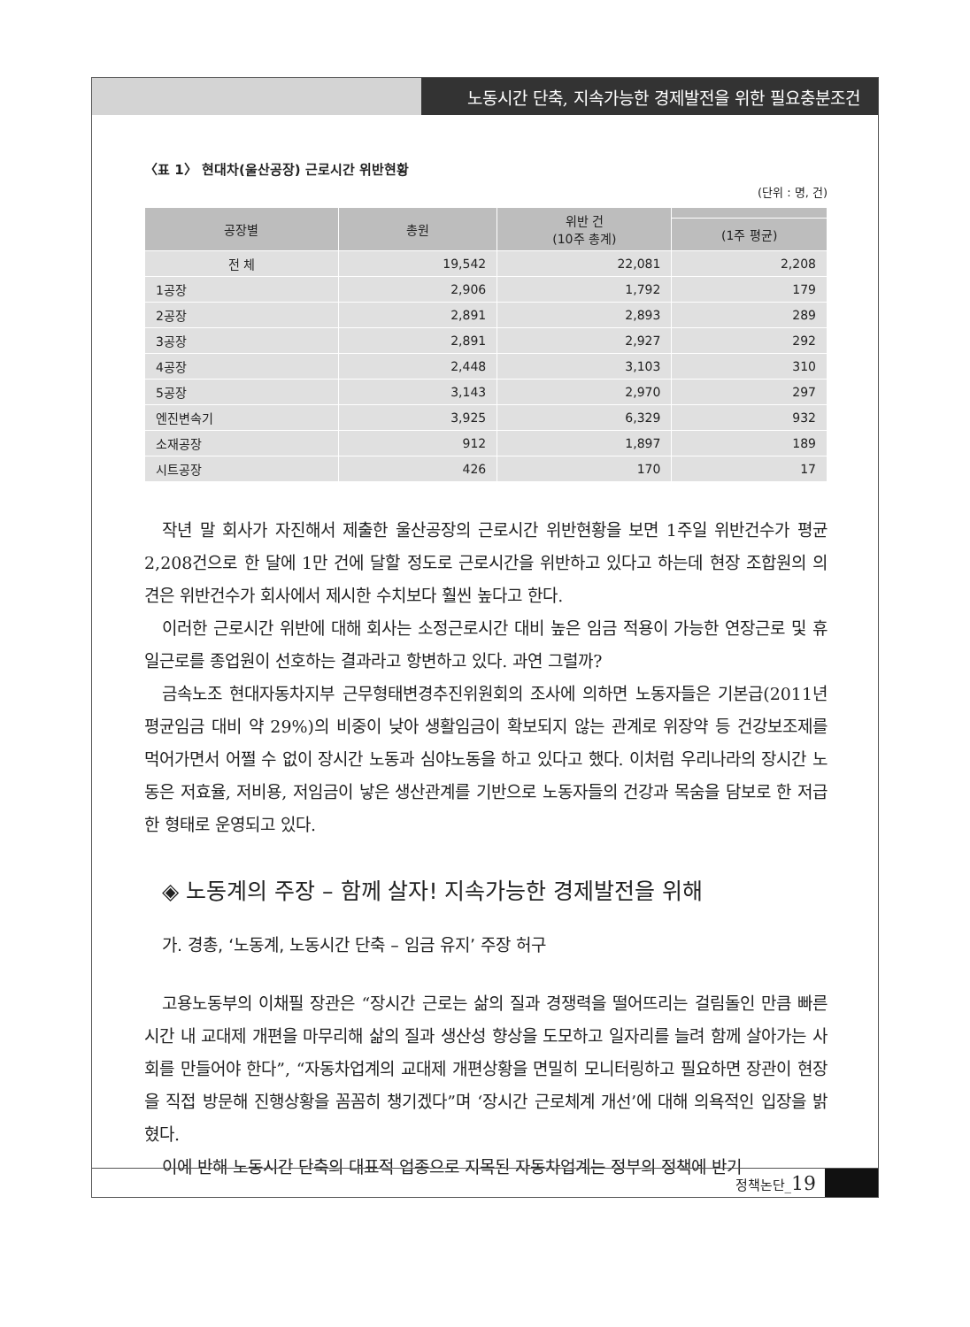노동시간 단축, 지속가능한 경제발전을 위한 필요충분조건
〈표 1〉 현대차(울산공장) 근로시간 위반현황
(단위 : 명, 건)
| 공장별 | 총원 | 위반 건 (10주 총계) | |
| --- | --- | --- | --- |
| | | | (1주 평균) |
| 전 체 | 19,542 | 22,081 | 2,208 |
| 1공장 | 2,906 | 1,792 | 179 |
| 2공장 | 2,891 | 2,893 | 289 |
| 3공장 | 2,891 | 2,927 | 292 |
| 4공장 | 2,448 | 3,103 | 310 |
| 5공장 | 3,143 | 2,970 | 297 |
| 엔진변속기 | 3,925 | 6,329 | 932 |
| 소재공장 | 912 | 1,897 | 189 |
| 시트공장 | 426 | 170 | 17 |
작년 말 회사가 자진해서 제출한 울산공장의 근로시간 위반현황을 보면 1주일 위반건수가 평균 2,208건으로 한 달에 1만 건에 달할 정도로 근로시간을 위반하고 있다고 하는데 현장 조합원의 의견은 위반건수가 회사에서 제시한 수치보다 훨씬 높다고 한다.
이러한 근로시간 위반에 대해 회사는 소정근로시간 대비 높은 임금 적용이 가능한 연장근로 및 휴일근로를 종업원이 선호하는 결과라고 항변하고 있다. 과연 그럴까?
금속노조 현대자동차지부 근무형태변경추진위원회의 조사에 의하면 노동자들은 기본급(2011년 평균임금 대비 약 29%)의 비중이 낮아 생활임금이 확보되지 않는 관계로 위장약 등 건강보조제를 먹어가면서 어쩔 수 없이 장시간 노동과 심야노동을 하고 있다고 했다. 이처럼 우리나라의 장시간 노동은 저효율, 저비용, 저임금이 낳은 생산관계를 기반으로 노동자들의 건강과 목숨을 담보로 한 저급한 형태로 운영되고 있다.
◈ 노동계의 주장 – 함께 살자! 지속가능한 경제발전을 위해
가. 경총, ‘노동계, 노동시간 단축 – 임금 유지’ 주장 허구
고용노동부의 이채필 장관은 “장시간 근로는 삶의 질과 경쟁력을 떨어뜨리는 걸림돌인 만큼 빠른 시간 내 교대제 개편을 마무리해 삶의 질과 생산성 향상을 도모하고 일자리를 늘려 함께 살아가는 사회를 만들어야 한다”, “자동차업계의 교대제 개편상황을 면밀히 모니터링하고 필요하면 장관이 현장을 직접 방문해 진행상황을 꼼꼼히 챙기겠다”며 ‘장시간 근로체계 개선’에 대해 의욕적인 입장을 밝혔다.
이에 반해 노동시간 단축의 대표적 업종으로 지목된 자동차업계는 정부의 정책에 반기
정책논단_19